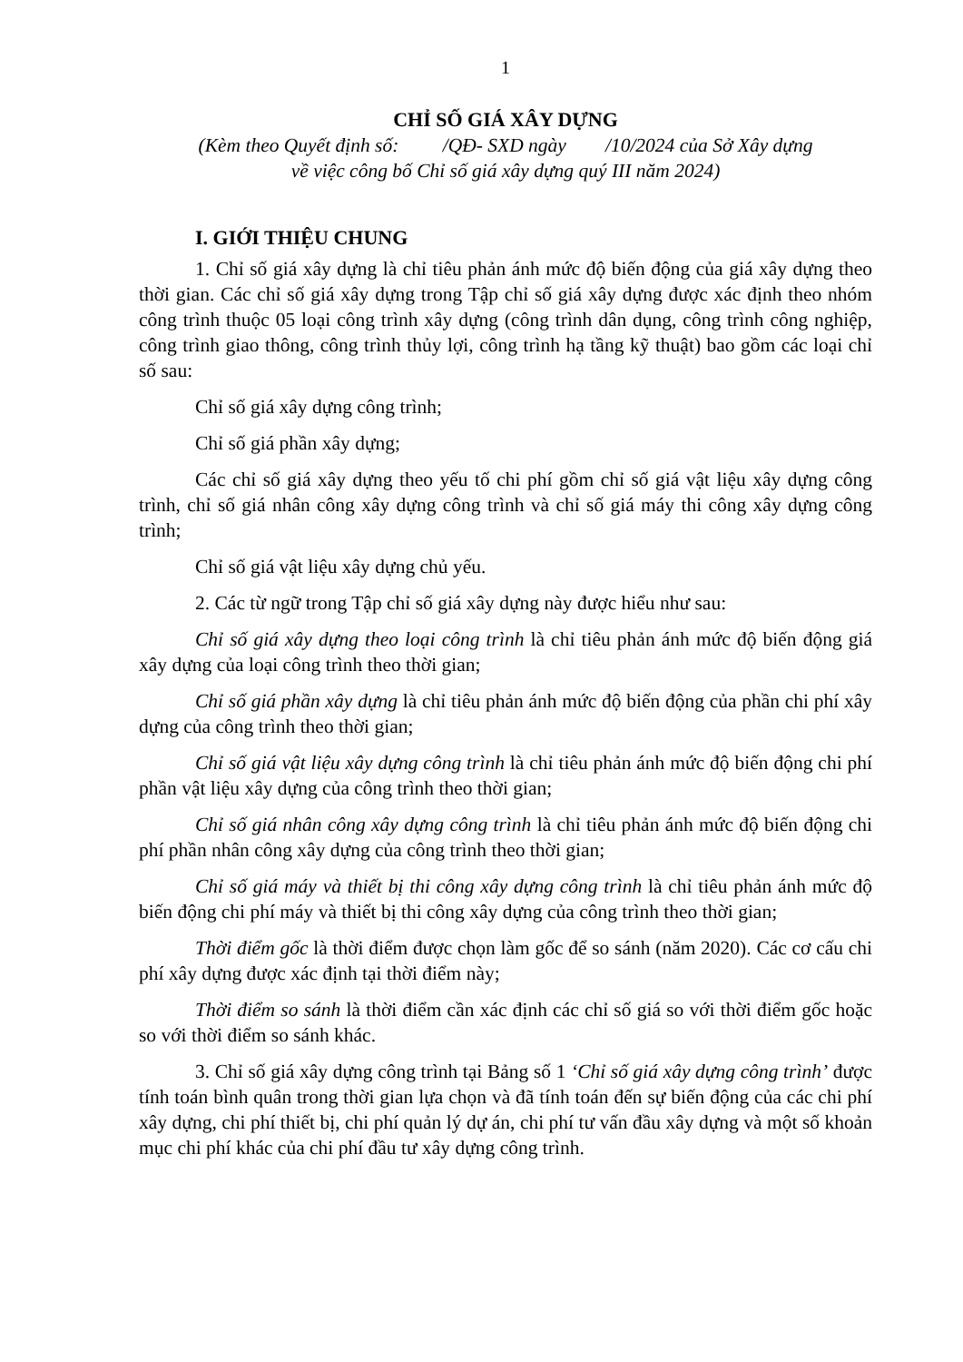1
CHỈ SỐ GIÁ XÂY DỰNG
(Kèm theo Quyết định số: /QĐ- SXD ngày /10/2024 của Sở Xây dựng
về việc công bố Chỉ số giá xây dựng quý III năm 2024)
I. GIỚI THIỆU CHUNG
1. Chỉ số giá xây dựng là chỉ tiêu phản ánh mức độ biến động của giá xây dựng theo thời gian. Các chỉ số giá xây dựng trong Tập chỉ số giá xây dựng được xác định theo nhóm công trình thuộc 05 loại công trình xây dựng (công trình dân dụng, công trình công nghiệp, công trình giao thông, công trình thủy lợi, công trình hạ tầng kỹ thuật) bao gồm các loại chỉ số sau:
Chỉ số giá xây dựng công trình;
Chỉ số giá phần xây dựng;
Các chỉ số giá xây dựng theo yếu tố chi phí gồm chỉ số giá vật liệu xây dựng công trình, chỉ số giá nhân công xây dựng công trình và chỉ số giá máy thi công xây dựng công trình;
Chỉ số giá vật liệu xây dựng chủ yếu.
2. Các từ ngữ trong Tập chỉ số giá xây dựng này được hiểu như sau:
Chỉ số giá xây dựng theo loại công trình là chỉ tiêu phản ánh mức độ biến động giá xây dựng của loại công trình theo thời gian;
Chỉ số giá phần xây dựng là chỉ tiêu phản ánh mức độ biến động của phần chi phí xây dựng của công trình theo thời gian;
Chỉ số giá vật liệu xây dựng công trình là chỉ tiêu phản ánh mức độ biến động chi phí phần vật liệu xây dựng của công trình theo thời gian;
Chỉ số giá nhân công xây dựng công trình là chỉ tiêu phản ánh mức độ biến động chi phí phần nhân công xây dựng của công trình theo thời gian;
Chỉ số giá máy và thiết bị thi công xây dựng công trình là chỉ tiêu phản ánh mức độ biến động chi phí máy và thiết bị thi công xây dựng của công trình theo thời gian;
Thời điểm gốc là thời điểm được chọn làm gốc để so sánh (năm 2020). Các cơ cấu chi phí xây dựng được xác định tại thời điểm này;
Thời điểm so sánh là thời điểm cần xác định các chỉ số giá so với thời điểm gốc hoặc so với thời điểm so sánh khác.
3. Chỉ số giá xây dựng công trình tại Bảng số 1 ‘Chỉ số giá xây dựng công trình’ được tính toán bình quân trong thời gian lựa chọn và đã tính toán đến sự biến động của các chi phí xây dựng, chi phí thiết bị, chi phí quản lý dự án, chi phí tư vấn đầu xây dựng và một số khoản mục chi phí khác của chi phí đầu tư xây dựng công trình.